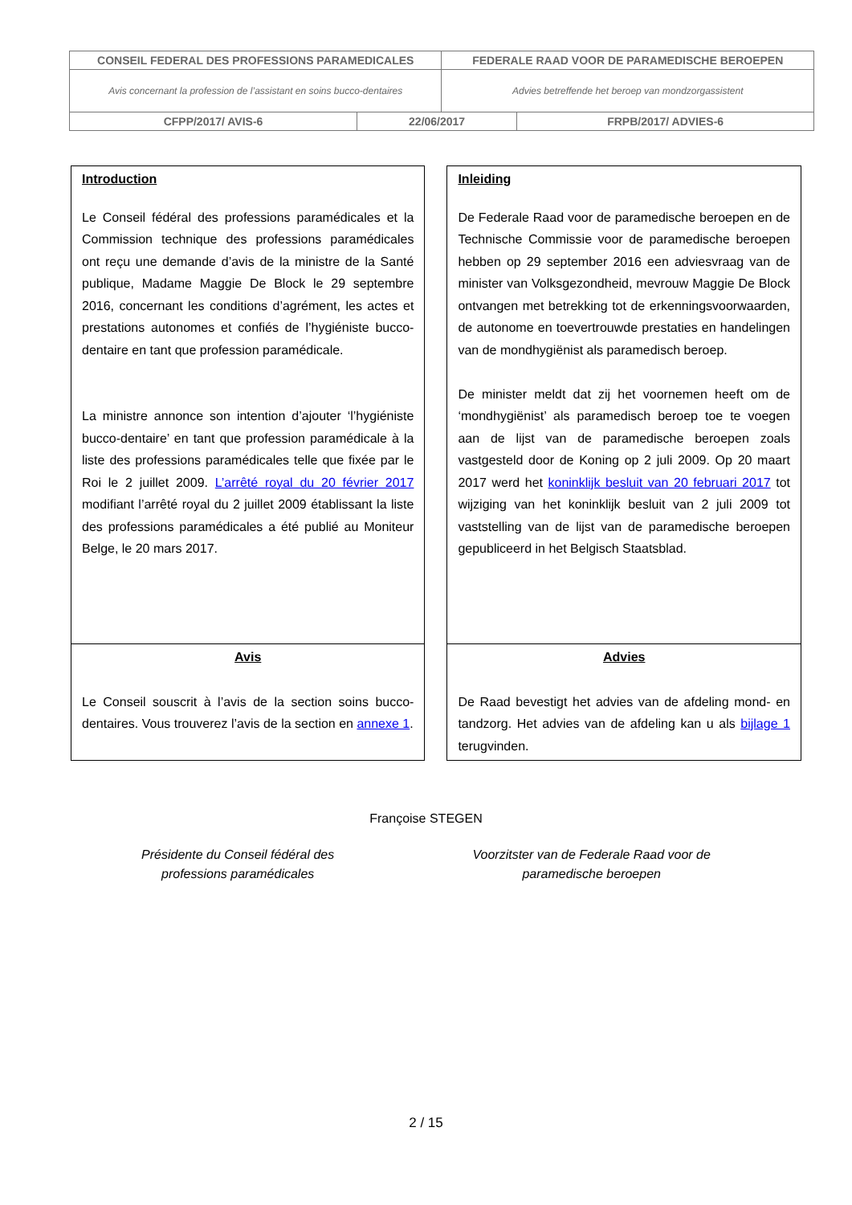| CONSEIL FEDERAL DES PROFESSIONS PARAMEDICALES | | FEDERALE RAAD VOOR DE PARAMEDISCHE BEROEPEN | |
| Avis concernant la profession de l’assistant en soins bucco-dentaires | | Advies betreffende het beroep van mondzorgassistent | |
| CFPP/2017/ AVIS-6 | 22/06/2017 | | FRPB/2017/ ADVIES-6 |
| Introduction Le Conseil fédéral des professions paramédicales et la Commission technique des professions paramédicales ont reçu une demande d’avis de la ministre de la Santé publique, Madame Maggie De Block le 29 septembre 2016, concernant les conditions d’agrément, les actes et prestations autonomes et confiés de l’hygiéniste bucco-dentaire en tant que profession paramédicale. La ministre annonce son intention d’ajouter ‘l’hygiéniste bucco-dentaire’ en tant que profession paramédicale à la liste des professions paramédicales telle que fixée par le Roi le 2 juillet 2009. L’arrêté royal du 20 février 2017 modifiant l’arrêté royal du 2 juillet 2009 établissant la liste des professions paramédicales a été publié au Moniteur Belge, le 20 mars 2017. | Inleiding De Federale Raad voor de paramedische beroepen en de Technische Commissie voor de paramedische beroepen hebben op 29 september 2016 een adviesvraag van de minister van Volksgezondheid, mevrouw Maggie De Block ontvangen met betrekking tot de erkenningsvoorwaarden, de autonome en toevertrouwde prestaties en handelingen van de mondhygiënist als paramedisch beroep. De minister meldt dat zij het voornemen heeft om de ‘mondhygiënist’ als paramedisch beroep toe te voegen aan de lijst van de paramedische beroepen zoals vastgesteld door de Koning op 2 juli 2009. Op 20 maart 2017 werd het koninklijk besluit van 20 februari 2017 tot wijziging van het koninklijk besluit van 2 juli 2009 tot vaststelling van de lijst van de paramedische beroepen gepubliceerd in het Belgisch Staatsblad. |
| Avis Le Conseil souscrit à l’avis de la section soins bucco-dentaires. Vous trouverez l’avis de la section en annexe 1 . | Advies De Raad bevestigt het advies van de afdeling mond- en tandzorg. Het advies van de afdeling kan u als bijlage 1 terugvinden. |
Françoise STEGEN
Présidente du Conseil fédéral des
professions paramédicales
Voorzitster van de Federale Raad voor de
paramedische beroepen
2 / 15